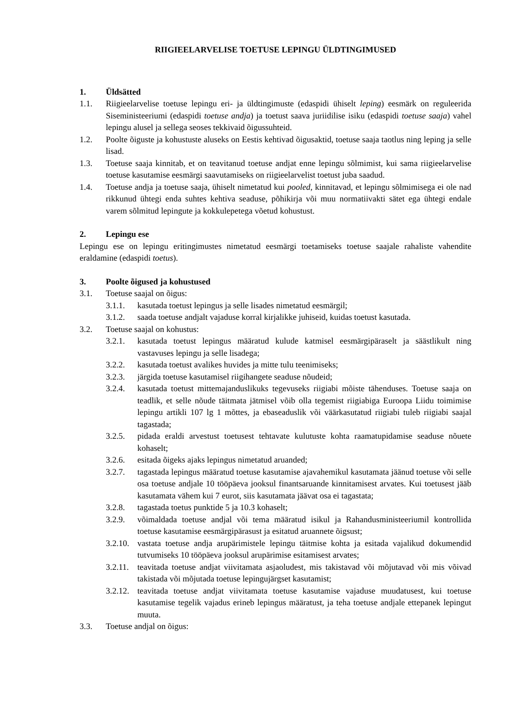RIIGIEELARVELISE TOETUSE LEPINGU ÜLDTINGIMUSED
1. Üldsätted
1.1. Riigieelarvelise toetuse lepingu eri- ja üldtingimuste (edaspidi ühiselt leping) eesmärk on reguleerida Siseministeeriumi (edaspidi toetuse andja) ja toetust saava juriidilise isiku (edaspidi toetuse saaja) vahel lepingu alusel ja sellega seoses tekkivaid õigussuhteid.
1.2. Poolte õiguste ja kohustuste aluseks on Eestis kehtivad õigusaktid, toetuse saaja taotlus ning leping ja selle lisad.
1.3. Toetuse saaja kinnitab, et on teavitanud toetuse andjat enne lepingu sõlmimist, kui sama riigieelarvelise toetuse kasutamise eesmärgi saavutamiseks on riigieelarvelist toetust juba saadud.
1.4. Toetuse andja ja toetuse saaja, ühiselt nimetatud kui pooled, kinnitavad, et lepingu sõlmimisega ei ole nad rikkunud ühtegi enda suhtes kehtiva seaduse, põhikirja või muu normatiivakti sätet ega ühtegi endale varem sõlmitud lepingute ja kokkulepetega võetud kohustust.
2. Lepingu ese
Lepingu ese on lepingu eritingimustes nimetatud eesmärgi toetamiseks toetuse saajale rahaliste vahendite eraldamine (edaspidi toetus).
3. Poolte õigused ja kohustused
3.1. Toetuse saajal on õigus:
3.1.1. kasutada toetust lepingus ja selle lisades nimetatud eesmärgil;
3.1.2. saada toetuse andjalt vajaduse korral kirjalikke juhiseid, kuidas toetust kasutada.
3.2. Toetuse saajal on kohustus:
3.2.1. kasutada toetust lepingus määratud kulude katmisel eesmärgipäraselt ja säästlikult ning vastavuses lepingu ja selle lisadega;
3.2.2. kasutada toetust avalikes huvides ja mitte tulu teenimiseks;
3.2.3. järgida toetuse kasutamisel riigihangete seaduse nõudeid;
3.2.4. kasutada toetust mittemajanduslikuks tegevuseks riigiabi mõiste tähenduses. Toetuse saaja on teadlik, et selle nõude täitmata jätmisel võib olla tegemist riigiabiga Euroopa Liidu toimimise lepingu artikli 107 lg 1 mõttes, ja ebaseaduslik või väärkasutatud riigiabi tuleb riigiabi saajal tagastada;
3.2.5. pidada eraldi arvestust toetusest tehtavate kulutuste kohta raamatupidamise seaduse nõuete kohaselt;
3.2.6. esitada õigeks ajaks lepingus nimetatud aruanded;
3.2.7. tagastada lepingus määratud toetuse kasutamise ajavahemikul kasutamata jäänud toetuse või selle osa toetuse andjale 10 tööpäeva jooksul finantsaruande kinnitamisest arvates. Kui toetusest jääb kasutamata vähem kui 7 eurot, siis kasutamata jäävat osa ei tagastata;
3.2.8. tagastada toetus punktide 5 ja 10.3 kohaselt;
3.2.9. võimaldada toetuse andjal või tema määratud isikul ja Rahandusministeeriumil kontrollida toetuse kasutamise eesmärgipärasust ja esitatud aruannete õigsust;
3.2.10. vastata toetuse andja arupärimistele lepingu täitmise kohta ja esitada vajalikud dokumendid tutvumiseks 10 tööpäeva jooksul arupärimise esitamisest arvates;
3.2.11. teavitada toetuse andjat viivitamata asjaoludest, mis takistavad või mõjutavad või mis võivad takistada või mõjutada toetuse lepingujärgset kasutamist;
3.2.12. teavitada toetuse andjat viivitamata toetuse kasutamise vajaduse muudatusest, kui toetuse kasutamise tegelik vajadus erineb lepingus määratust, ja teha toetuse andjale ettepanek lepingut muuta.
3.3. Toetuse andjal on õigus: